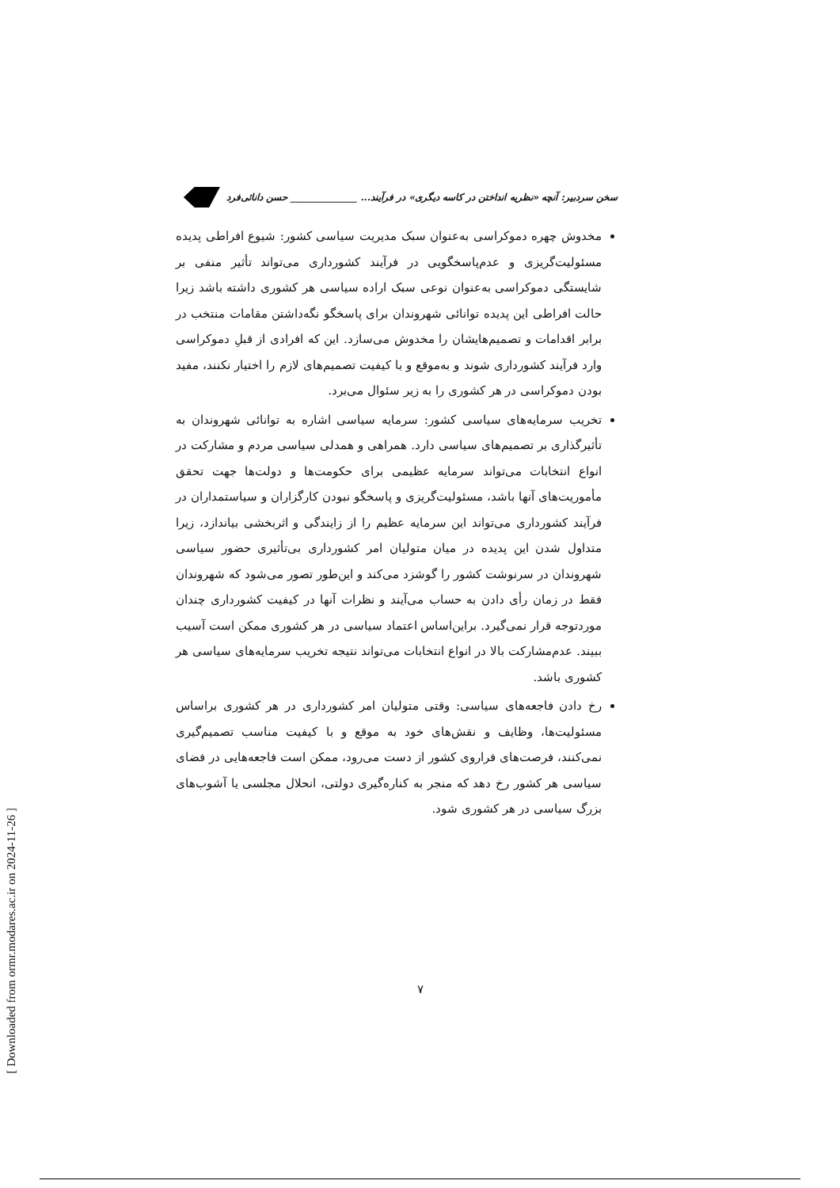سخن سردبیر: آنچه «نظریه انداختن در کاسه دیگری» در فرآیند... ______________ حسن دانائی‌فرد
مخدوش چهره دموکراسی به‌عنوان سبک مدیریت سیاسی کشور: شیوع افراطی پدیده مسئولیت‌گریزی و عدم‌پاسخگویی در فرآیند کشورداری می‌تواند تأثیر منفی بر شایستگی دموکراسی به‌عنوان نوعی سبک اراده سیاسی هر کشوری داشته باشد زیرا حالت افراطی این پدیده توانائی شهروندان برای پاسخگو نگه‌داشتن مقامات منتخب در برابر اقدامات و تصمیم‌هایشان را مخدوش می‌سازد. این که افرادی از قبلِ دموکراسی وارد فرآیند کشورداری شوند و به‌موقع و با کیفیت تصمیم‌های لازم را اختیار نکنند، مفید بودن دموکراسی در هر کشوری را به زیر سئوال می‌برد.
تخریب سرمایه‌های سیاسی کشور: سرمایه سیاسی اشاره به توانائی شهروندان به تأثیرگذاری بر تصمیم‌های سیاسی دارد. همراهی و همدلی سیاسی مردم و مشارکت در انواع انتخابات می‌تواند سرمایه عظیمی برای حکومت‌ها و دولت‌ها جهت تحقق مأموریت‌های آنها باشد، مسئولیت‌گریزی و پاسخگو نبودن کارگزاران و سیاستمداران در فرآیند کشورداری می‌تواند این سرمایه عظیم را از زایندگی و اثربخشی بیاندازد، زیرا متداول شدن این پدیده در میان متولیان امر کشورداری بی‌تأثیری حضور سیاسی شهروندان در سرنوشت کشور را گوشزد می‌کند و این‌طور تصور می‌شود که شهروندان فقط در زمان رأی دادن به حساب می‌آیند و نظرات آنها در کیفیت کشورداری چندان موردتوجه قرار نمی‌گیرد. براین‌اساس اعتماد سیاسی در هر کشوری ممکن است آسیب ببیند. عدم‌مشارکت بالا در انواع انتخابات می‌تواند نتیجه تخریب سرمایه‌های سیاسی هر کشوری باشد.
رخ دادن فاجعه‌های سیاسی: وقتی متولیان امر کشورداری در هر کشوری براساس مسئولیت‌ها، وظایف و نقش‌های خود به موقع و با کیفیت مناسب تصمیم‌گیری نمی‌کنند، فرصت‌های فراروی کشور از دست می‌رود، ممکن است فاجعه‌هایی در فضای سیاسی هر کشور رخ دهد که منجر به کناره‌گیری دولتی، انحلال مجلسی یا آشوب‌های بزرگ سیاسی در هر کشوری شود.
۷
[ Downloaded from ormr.modares.ac.ir on 2024-11-26 ]